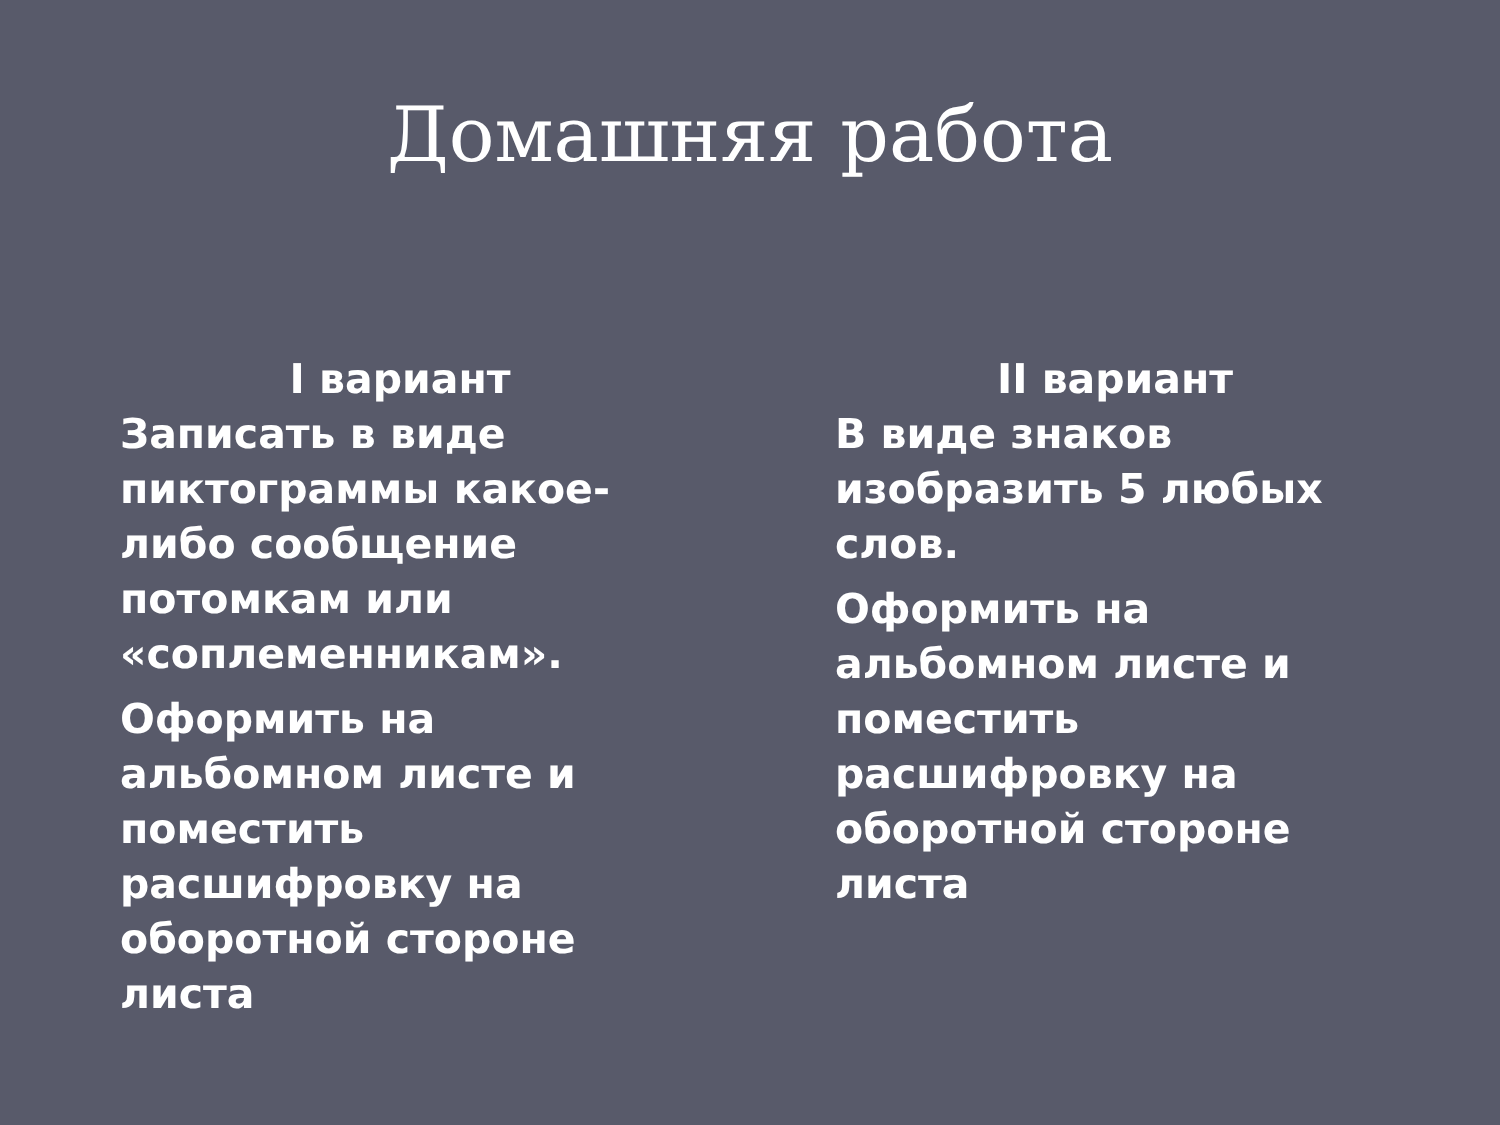Домашняя работа
I вариант
Записать в виде пиктограммы какое-либо сообщение потомкам или «соплеменникам».
Оформить на альбомном листе и поместить расшифровку на оборотной стороне листа
II вариант
В виде знаков изобразить 5 любых слов.
Оформить на альбомном листе и поместить расшифровку на оборотной стороне листа